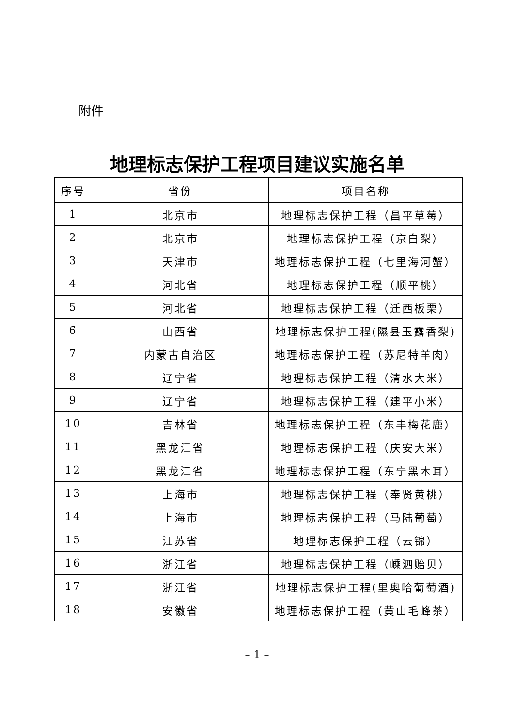附件
地理标志保护工程项目建议实施名单
| 序号 | 省份 | 项目名称 |
| --- | --- | --- |
| 1 | 北京市 | 地理标志保护工程（昌平草莓） |
| 2 | 北京市 | 地理标志保护工程（京白梨） |
| 3 | 天津市 | 地理标志保护工程（七里海河蟹） |
| 4 | 河北省 | 地理标志保护工程（顺平桃） |
| 5 | 河北省 | 地理标志保护工程（迁西板栗） |
| 6 | 山西省 | 地理标志保护工程(隰县玉露香梨) |
| 7 | 内蒙古自治区 | 地理标志保护工程（苏尼特羊肉） |
| 8 | 辽宁省 | 地理标志保护工程（清水大米） |
| 9 | 辽宁省 | 地理标志保护工程（建平小米） |
| 10 | 吉林省 | 地理标志保护工程（东丰梅花鹿） |
| 11 | 黑龙江省 | 地理标志保护工程（庆安大米） |
| 12 | 黑龙江省 | 地理标志保护工程（东宁黑木耳） |
| 13 | 上海市 | 地理标志保护工程（奉贤黄桃） |
| 14 | 上海市 | 地理标志保护工程（马陆葡萄） |
| 15 | 江苏省 | 地理标志保护工程（云锦） |
| 16 | 浙江省 | 地理标志保护工程（嵊泗贻贝） |
| 17 | 浙江省 | 地理标志保护工程(里奥哈葡萄酒) |
| 18 | 安徽省 | 地理标志保护工程（黄山毛峰茶） |
– 1 –